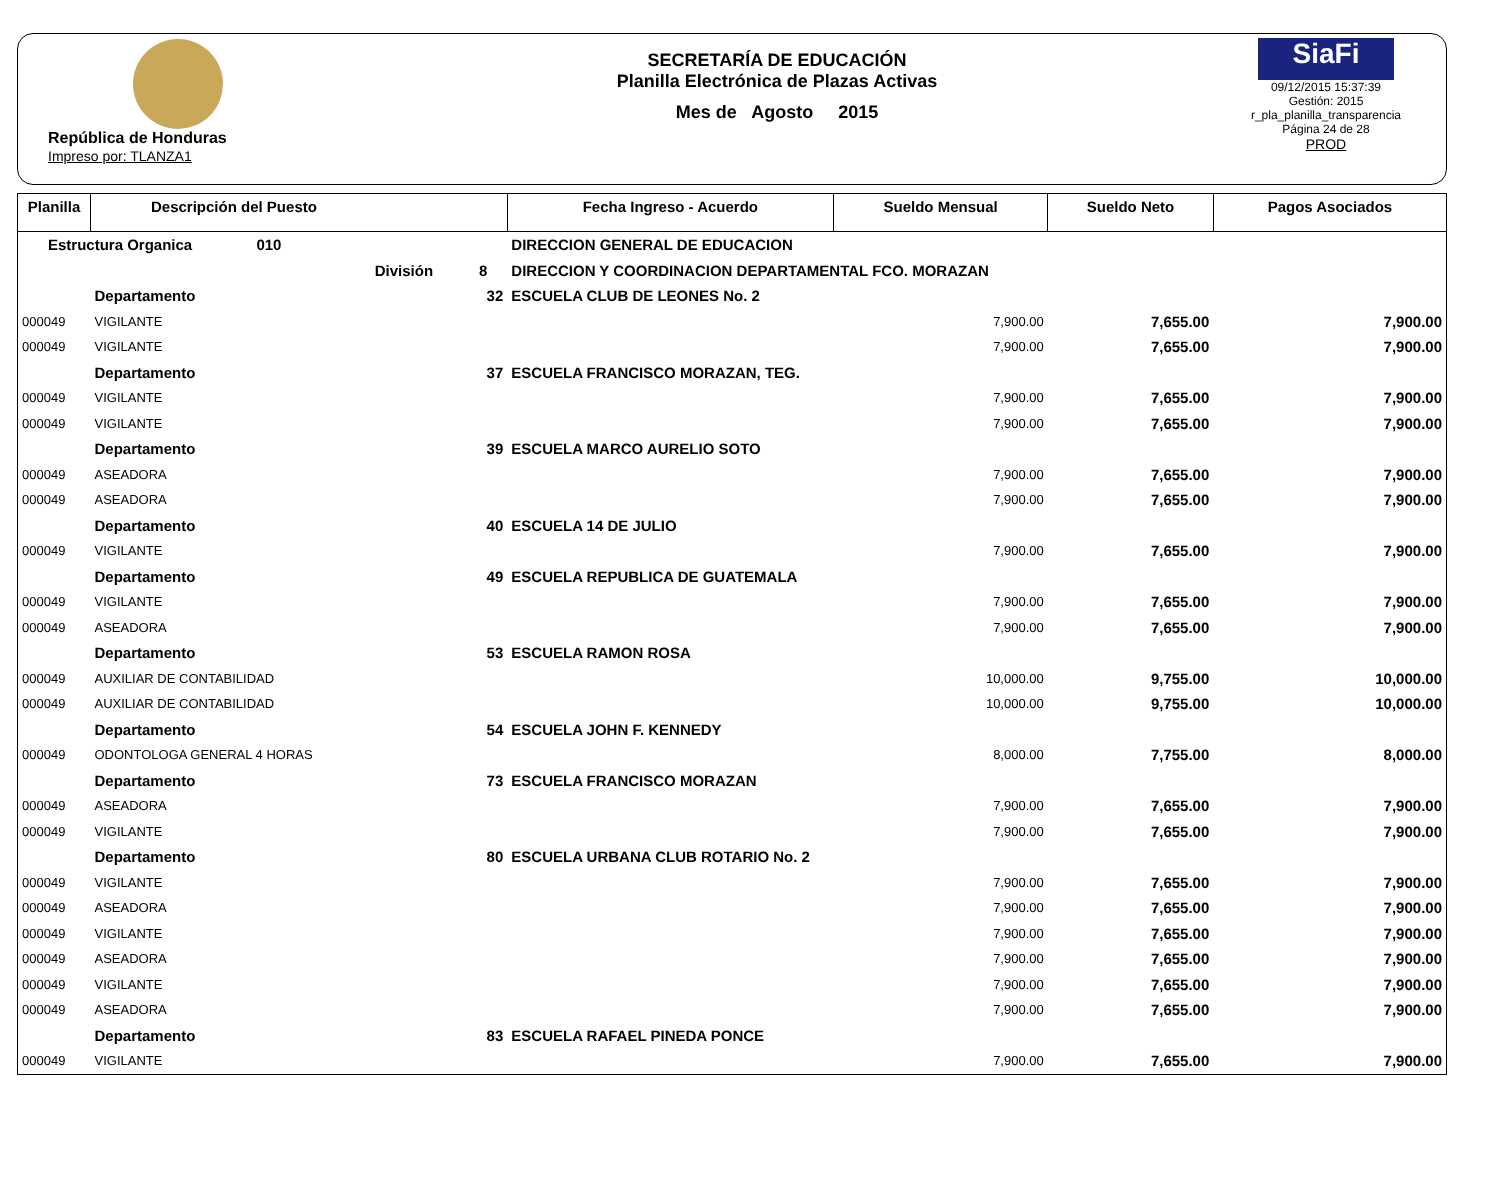República de Honduras
Impreso por: TLANZA1
SECRETARÍA DE EDUCACIÓN
Planilla Electrónica de Plazas Activas
Mes de Agosto 2015
SiaFi
09/12/2015 15:37:39
Gestión: 2015
r_pla_planilla_transparencia
Página 24 de 28
PROD
| Planilla | Descripción del Puesto | | Fecha Ingreso - Acuerdo | Sueldo Mensual | Sueldo Neto | Pagos Asociados |
| --- | --- | --- | --- | --- | --- | --- |
| Estructura Organica 010 | | DIRECCION GENERAL DE EDUCACION | | | | |
| División 8 | | DIRECCION Y COORDINACION DEPARTAMENTAL FCO. MORAZAN | | | | |
| | Departamento 32 | ESCUELA CLUB DE LEONES No. 2 | | | | |
| 000049 | VIGILANTE | | | 7,900.00 | 7,655.00 | 7,900.00 |
| 000049 | VIGILANTE | | | 7,900.00 | 7,655.00 | 7,900.00 |
| | Departamento 37 | ESCUELA FRANCISCO MORAZAN, TEG. | | | | |
| 000049 | VIGILANTE | | | 7,900.00 | 7,655.00 | 7,900.00 |
| 000049 | VIGILANTE | | | 7,900.00 | 7,655.00 | 7,900.00 |
| | Departamento 39 | ESCUELA MARCO AURELIO SOTO | | | | |
| 000049 | ASEADORA | | | 7,900.00 | 7,655.00 | 7,900.00 |
| 000049 | ASEADORA | | | 7,900.00 | 7,655.00 | 7,900.00 |
| | Departamento 40 | ESCUELA 14 DE JULIO | | | | |
| 000049 | VIGILANTE | | | 7,900.00 | 7,655.00 | 7,900.00 |
| | Departamento 49 | ESCUELA REPUBLICA DE GUATEMALA | | | | |
| 000049 | VIGILANTE | | | 7,900.00 | 7,655.00 | 7,900.00 |
| 000049 | ASEADORA | | | 7,900.00 | 7,655.00 | 7,900.00 |
| | Departamento 53 | ESCUELA RAMON ROSA | | | | |
| 000049 | AUXILIAR DE CONTABILIDAD | | | 10,000.00 | 9,755.00 | 10,000.00 |
| 000049 | AUXILIAR DE CONTABILIDAD | | | 10,000.00 | 9,755.00 | 10,000.00 |
| | Departamento 54 | ESCUELA JOHN F. KENNEDY | | | | |
| 000049 | ODONTOLOGA GENERAL 4 HORAS | | | 8,000.00 | 7,755.00 | 8,000.00 |
| | Departamento 73 | ESCUELA FRANCISCO MORAZAN | | | | |
| 000049 | ASEADORA | | | 7,900.00 | 7,655.00 | 7,900.00 |
| 000049 | VIGILANTE | | | 7,900.00 | 7,655.00 | 7,900.00 |
| | Departamento 80 | ESCUELA URBANA CLUB ROTARIO No. 2 | | | | |
| 000049 | VIGILANTE | | | 7,900.00 | 7,655.00 | 7,900.00 |
| 000049 | ASEADORA | | | 7,900.00 | 7,655.00 | 7,900.00 |
| 000049 | VIGILANTE | | | 7,900.00 | 7,655.00 | 7,900.00 |
| 000049 | ASEADORA | | | 7,900.00 | 7,655.00 | 7,900.00 |
| 000049 | VIGILANTE | | | 7,900.00 | 7,655.00 | 7,900.00 |
| 000049 | ASEADORA | | | 7,900.00 | 7,655.00 | 7,900.00 |
| | Departamento 83 | ESCUELA RAFAEL PINEDA PONCE | | | | |
| 000049 | VIGILANTE | | | 7,900.00 | 7,655.00 | 7,900.00 |